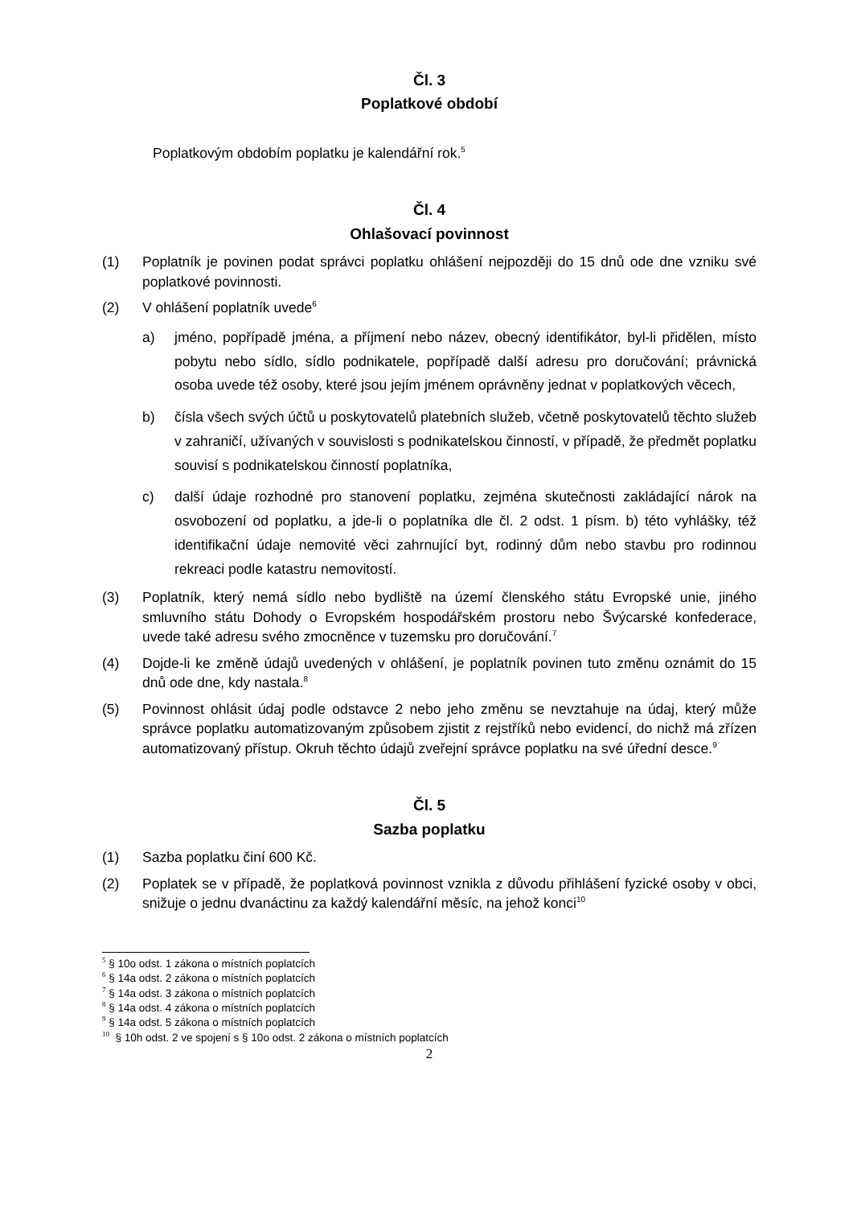Čl. 3
Poplatkové období
Poplatkovým obdobím poplatku je kalendářní rok.<sup>5</sup>
Čl. 4
Ohlašovací povinnost
(1) Poplatník je povinen podat správci poplatku ohlášení nejpozději do 15 dnů ode dne vzniku své poplatkové povinnosti.
(2) V ohlášení poplatník uvede<sup>6</sup>
a) jméno, popřípadě jména, a příjmení nebo název, obecný identifikátor, byl-li přidělen, místo pobytu nebo sídlo, sídlo podnikatele, popřípadě další adresu pro doručování; právnická osoba uvede též osoby, které jsou jejím jménem oprávněny jednat v poplatkových věcech,
b) čísla všech svých účtů u poskytovatelů platebních služeb, včetně poskytovatelů těchto služeb v zahraničí, užívaných v souvislosti s podnikatelskou činností, v případě, že předmět poplatku souvisí s podnikatelskou činností poplatníka,
c) další údaje rozhodné pro stanovení poplatku, zejména skutečnosti zakládající nárok na osvobození od poplatku, a jde-li o poplatníka dle čl. 2 odst. 1 písm. b) této vyhlášky, též identifikační údaje nemovité věci zahrnující byt, rodinný dům nebo stavbu pro rodinnou rekreaci podle katastru nemovitostí.
(3) Poplatník, který nemá sídlo nebo bydliště na území členského státu Evropské unie, jiného smluvního státu Dohody o Evropském hospodářském prostoru nebo Švýcarské konfederace, uvede také adresu svého zmocněnce v tuzemsku pro doručování.<sup>7</sup>
(4) Dojde-li ke změně údajů uvedených v ohlášení, je poplatník povinen tuto změnu oznámit do 15 dnů ode dne, kdy nastala.<sup>8</sup>
(5) Povinnost ohlásit údaj podle odstavce 2 nebo jeho změnu se nevztahuje na údaj, který může správce poplatku automatizovaným způsobem zjistit z rejstříků nebo evidencí, do nichž má zřízen automatizovaný přístup. Okruh těchto údajů zveřejní správce poplatku na své úřední desce.<sup>9</sup>
Čl. 5
Sazba poplatku
(1) Sazba poplatku činí 600 Kč.
(2) Poplatek se v případě, že poplatková povinnost vznikla z důvodu přihlášení fyzické osoby v obci, snižuje o jednu dvanáctinu za každý kalendářní měsíc, na jehož konci<sup>10</sup>
<sup>5</sup> § 10o odst. 1 zákona o místních poplatcích
<sup>6</sup> § 14a odst. 2 zákona o místních poplatcích
<sup>7</sup> § 14a odst. 3 zákona o místních poplatcích
<sup>8</sup> § 14a odst. 4 zákona o místních poplatcích
<sup>9</sup> § 14a odst. 5 zákona o místních poplatcích
<sup>10</sup> § 10h odst. 2 ve spojení s § 10o odst. 2 zákona o místních poplatcích
2